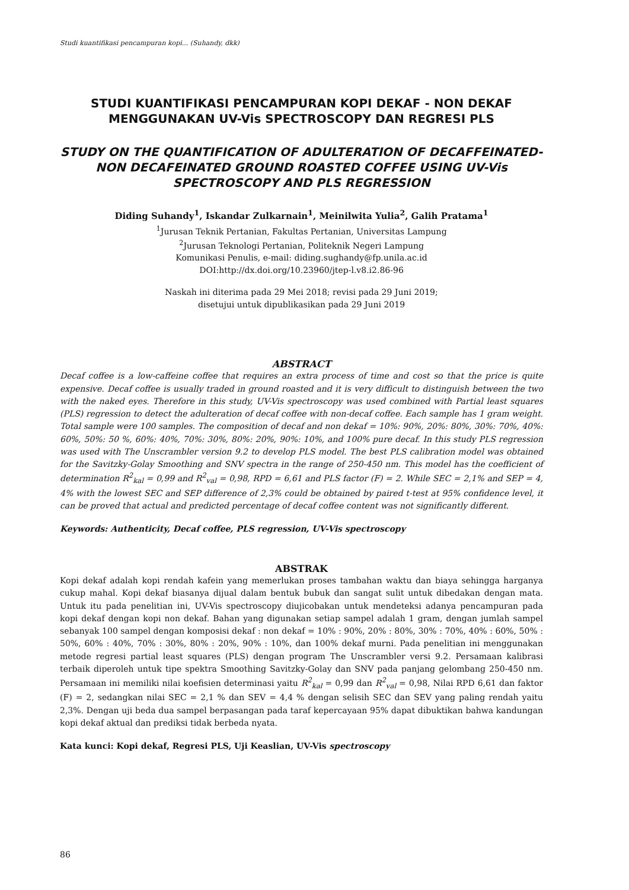Studi kuantifikasi pencampuran kopi... (Suhandy, dkk)
STUDI KUANTIFIKASI PENCAMPURAN KOPI DEKAF - NON DEKAF MENGGUNAKAN UV-Vis SPECTROSCOPY DAN REGRESI PLS
STUDY ON THE QUANTIFICATION OF ADULTERATION OF DECAFFEINATED-NON DECAFEINATED GROUND ROASTED COFFEE USING UV-Vis SPECTROSCOPY AND PLS REGRESSION
Diding Suhandy<sup>1</sup>, Iskandar Zulkarnain<sup>1</sup>, Meinilwita Yulia<sup>2</sup>, Galih Pratama<sup>1</sup>
<sup>1</sup> Jurusan Teknik Pertanian, Fakultas Pertanian, Universitas Lampung
<sup>2</sup> Jurusan Teknologi Pertanian, Politeknik Negeri Lampung
Komunikasi Penulis, e-mail: diding.sughandy@fp.unila.ac.id
DOI:http://dx.doi.org/10.23960/jtep-l.v8.i2.86-96
Naskah ini diterima pada 29 Mei 2018; revisi pada 29 Juni 2019;
disetujui untuk dipublikasikan pada 29 Juni 2019
ABSTRACT
Decaf coffee is a low-caffeine coffee that requires an extra process of time and cost so that the price is quite expensive. Decaf coffee is usually traded in ground roasted and it is very difficult to distinguish between the two with the naked eyes. Therefore in this study, UV-Vis spectroscopy was used combined with Partial least squares (PLS) regression to detect the adulteration of decaf coffee with non-decaf coffee. Each sample has 1 gram weight. Total sample were 100 samples. The composition of decaf and non dekaf = 10%: 90%, 20%: 80%, 30%: 70%, 40%: 60%, 50%: 50 %, 60%: 40%, 70%: 30%, 80%: 20%, 90%: 10%, and 100% pure decaf. In this study PLS regression was used with The Unscrambler version 9.2 to develop PLS model. The best PLS calibration model was obtained for the Savitzky-Golay Smoothing and SNV spectra in the range of 250-450 nm. This model has the coefficient of determination R<sup>2</sup><sub>kal</sub> = 0,99 and R<sup>2</sup><sub>val</sub> = 0,98, RPD = 6,61 and PLS factor (F) = 2. While SEC = 2,1% and SEP = 4, 4% with the lowest SEC and SEP difference of 2,3% could be obtained by paired t-test at 95% confidence level, it can be proved that actual and predicted percentage of decaf coffee content was not significantly different.
Keywords: Authenticity, Decaf coffee, PLS regression, UV-Vis spectroscopy
ABSTRAK
Kopi dekaf adalah kopi rendah kafein yang memerlukan proses tambahan waktu dan biaya sehingga harganya cukup mahal. Kopi dekaf biasanya dijual dalam bentuk bubuk dan sangat sulit untuk dibedakan dengan mata. Untuk itu pada penelitian ini, UV-Vis spectroscopy diujicobakan untuk mendeteksi adanya pencampuran pada kopi dekaf dengan kopi non dekaf. Bahan yang digunakan setiap sampel adalah 1 gram, dengan jumlah sampel sebanyak 100 sampel dengan komposisi dekaf : non dekaf = 10% : 90%, 20% : 80%, 30% : 70%, 40% : 60%, 50% : 50%, 60% : 40%, 70% : 30%, 80% : 20%, 90% : 10%, dan 100% dekaf murni. Pada penelitian ini menggunakan metode regresi partial least squares (PLS) dengan program The Unscrambler versi 9.2. Persamaan kalibrasi terbaik diperoleh untuk tipe spektra Smoothing Savitzky-Golay dan SNV pada panjang gelombang 250-450 nm. Persamaan ini memiliki nilai koefisien determinasi yaitu R<sup>2</sup><sub>kal</sub> = 0,99 dan R<sup>2</sup><sub>val</sub> = 0,98, Nilai RPD 6,61 dan faktor (F) = 2, sedangkan nilai SEC = 2,1 % dan SEV = 4,4 % dengan selisih SEC dan SEV yang paling rendah yaitu 2,3%. Dengan uji beda dua sampel berpasangan pada taraf kepercayaan 95% dapat dibuktikan bahwa kandungan kopi dekaf aktual dan prediksi tidak berbeda nyata.
Kata kunci: Kopi dekaf, Regresi PLS, Uji Keaslian, UV-Vis spectroscopy
86